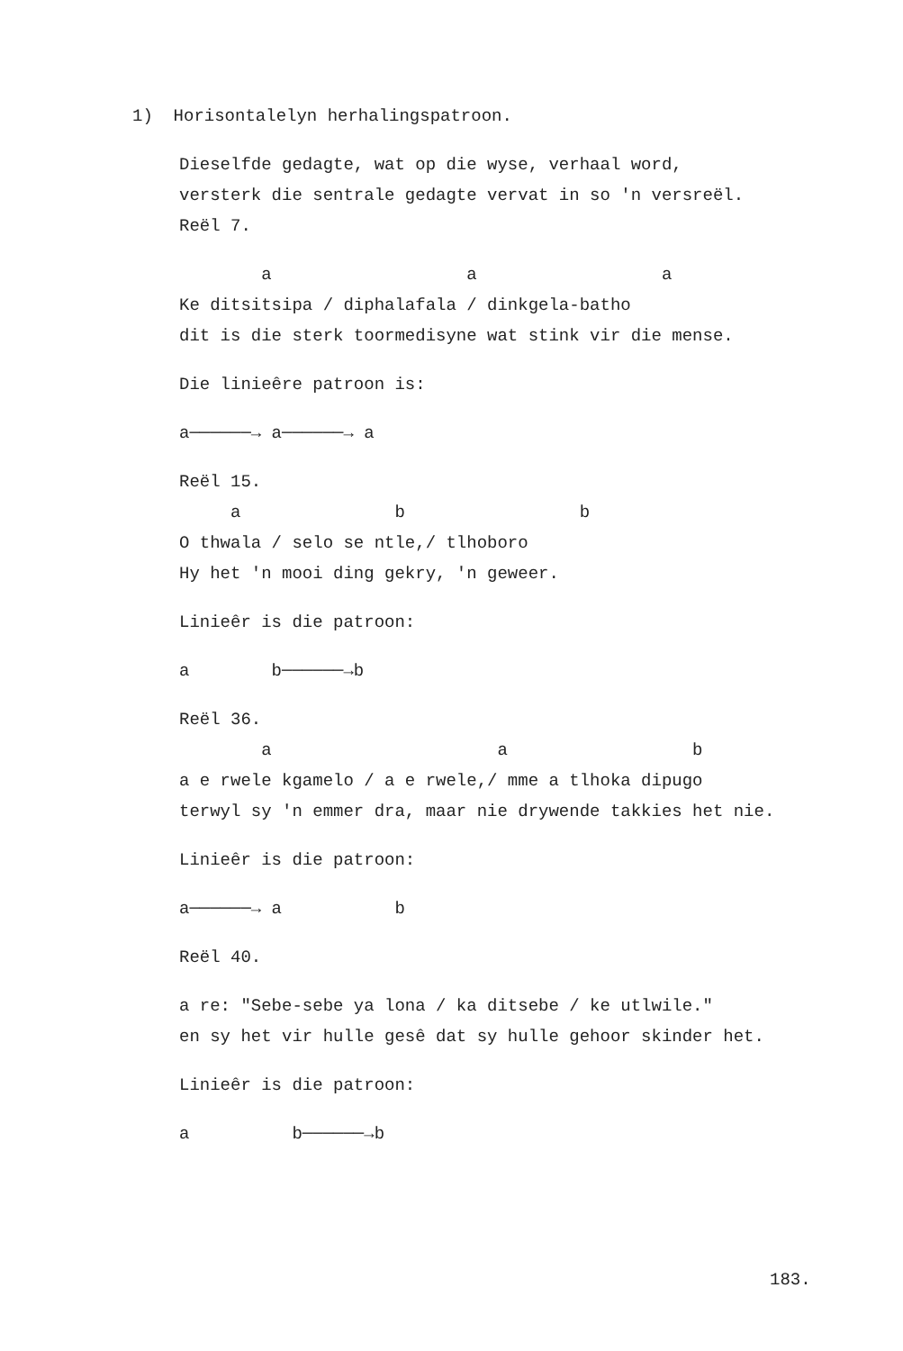1) Horisontalelyn herhalingspatroon.
Dieselfde gedagte, wat op die wyse, verhaal word, versterk die sentrale gedagte vervat in so 'n versreël. Reël 7.
a a a Ke ditsitsipa / diphalafala / dinkgela-batho dit is die sterk toormedisyne wat stink vir die mense.
Die linieêre patroon is:
a──────→ a──────→ a
Reël 15. a b b O thwala / selo se ntle,/ tlhoboro Hy het 'n mooi ding gekry, 'n geweer.
Linieêr is die patroon:
a b──────→b
Reël 36. a a b a e rwele kgamelo / a e rwele,/ mme a tlhoka dipugo terwyl sy 'n emmer dra, maar nie drywende takkies het nie.
Linieêr is die patroon:
a──────→ a b
Reël 40.
a re: "Sebe-sebe ya lona / ka ditsebe / ke utlwile." en sy het vir hulle gesê dat sy hulle gehoor skinder het.
Linieêr is die patroon:
a b──────→b
183.